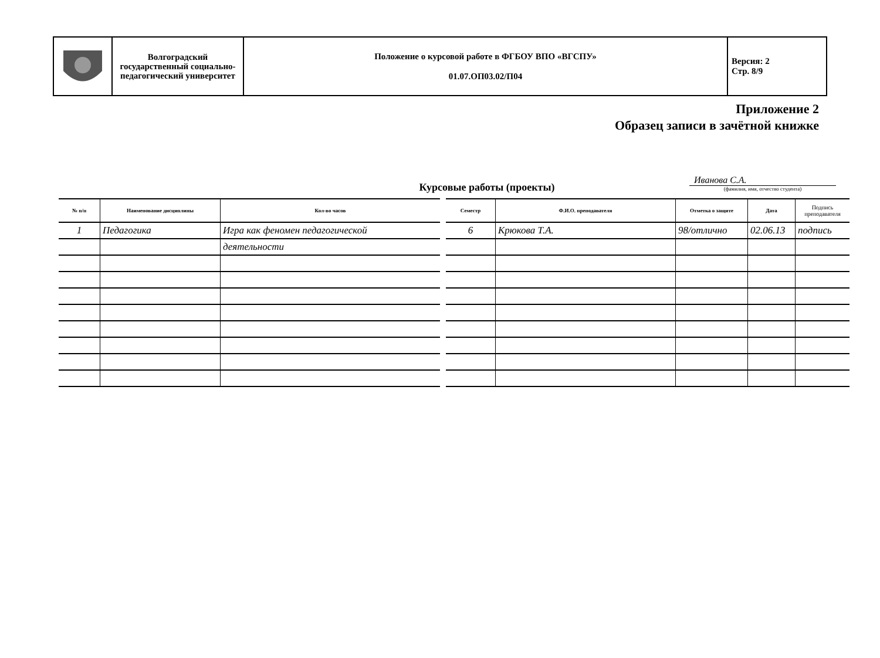| | Волгоградский государственный социально-педагогический университет | Положение о курсовой работе в ФГБОУ ВПО «ВГСПУ» 01.07.ОП03.02/П04 | Версия: 2 Стр. 8/9 |
Приложение 2
Образец записи в зачётной книжке
Иванова С.А.
(фамилия, имя, отчество студента)
Курсовые работы (проекты)
| № п/п | Наименование дисциплины | Кол-во часов |
| --- | --- | --- |
| 1 | Педагогика | Игра как феномен педагогической |
| | | деятельности |
| Семестр | Ф.И.О. преподавателя | Отметка о защите | Дата | Подпись преподавателя |
| --- | --- | --- | --- | --- |
| 6 | Крюкова Т.А. | 98/отлично | 02.06.13 | подпись |